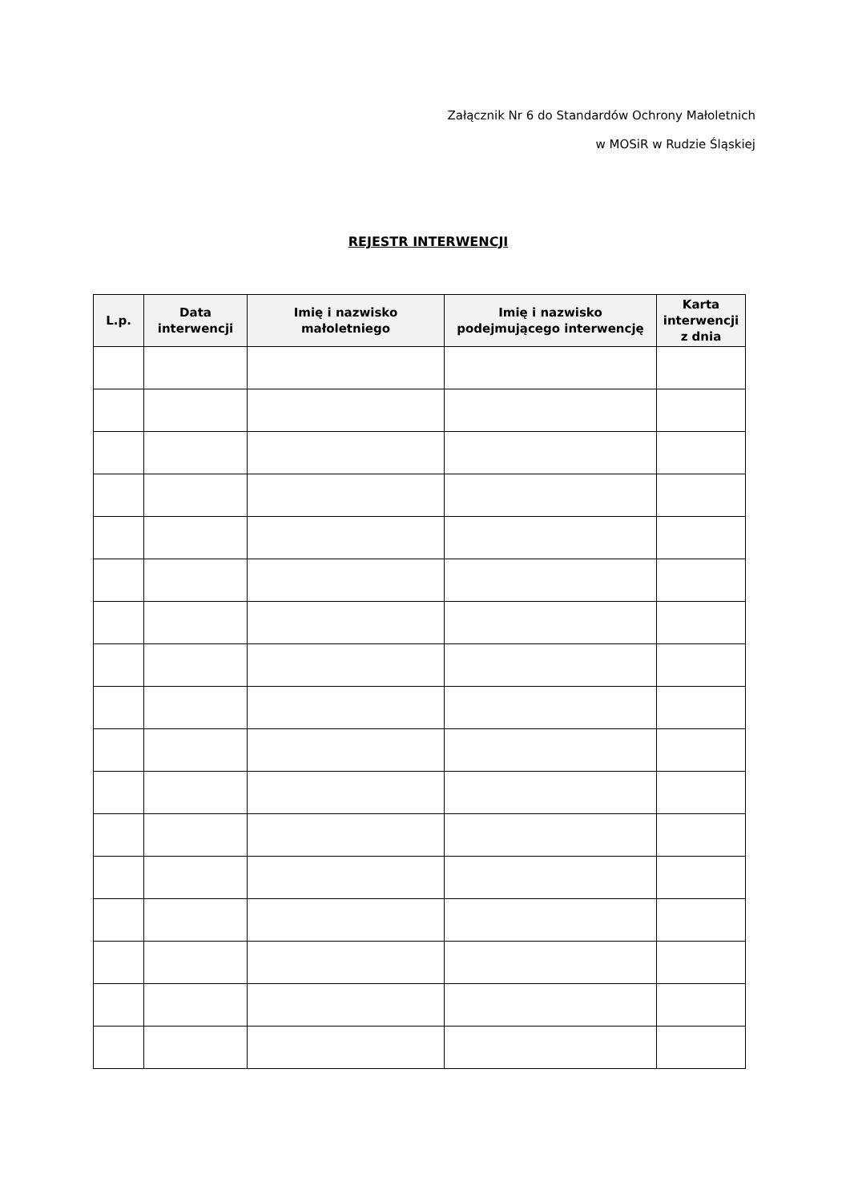Załącznik Nr 6 do Standardów Ochrony Małoletnich
w MOSiR w Rudzie Śląskiej
REJESTR INTERWENCJI
| L.p. | Data interwencji | Imię i nazwisko małoletniego | Imię i nazwisko podejmującego interwencję | Karta interwencji z dnia |
| --- | --- | --- | --- | --- |